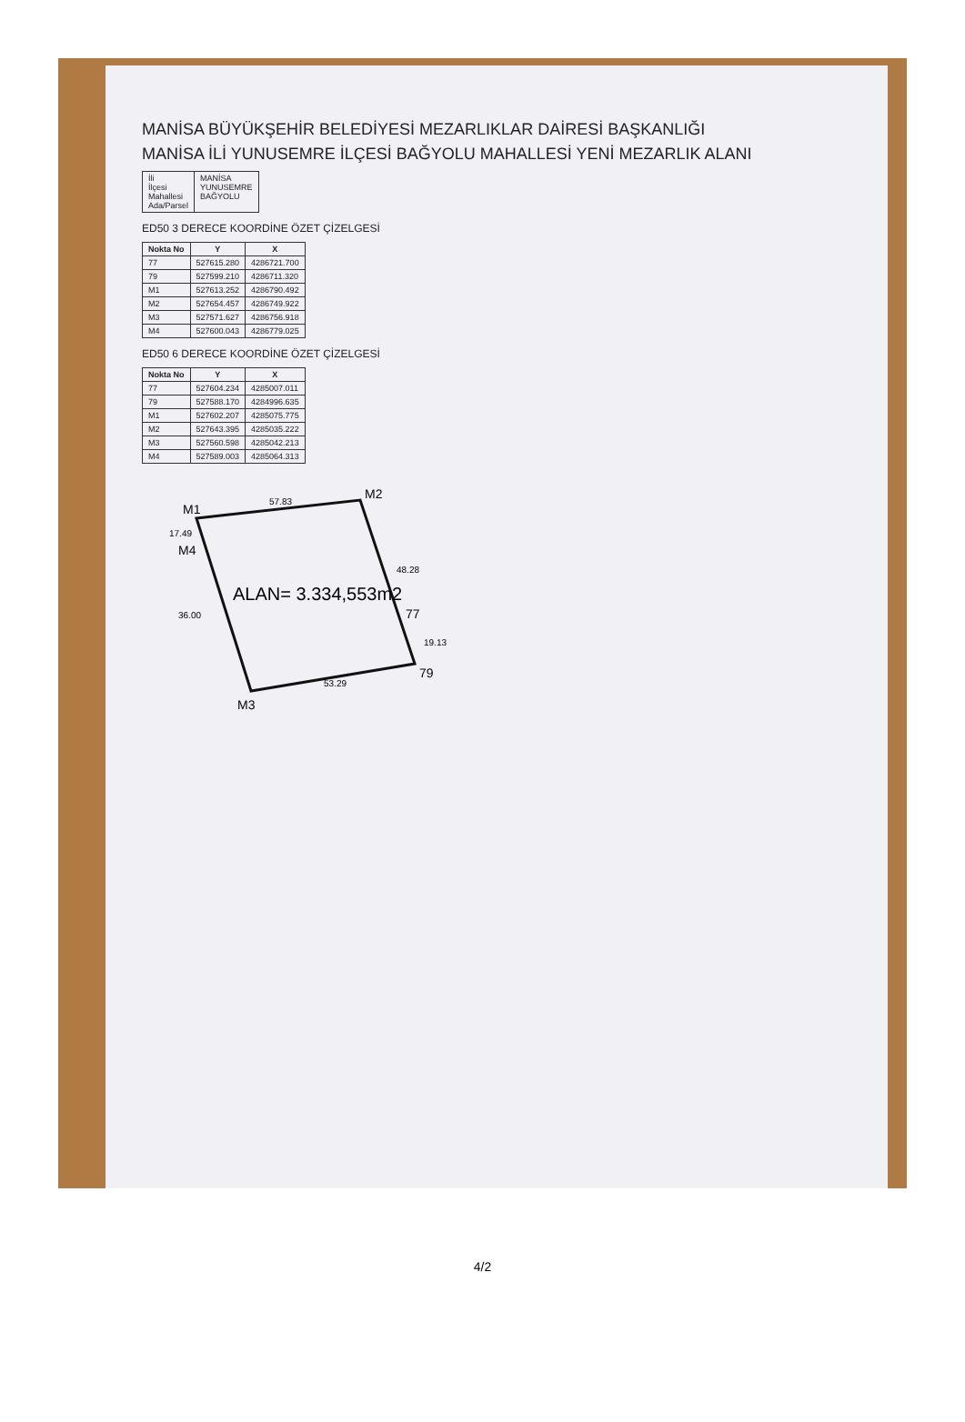MANİSA BÜYÜKŞEHİR BELEDİYESİ MEZARLIKLAR DAİRESİ BAŞKANLIĞI
MANİSA İLİ YUNUSEMRE İLÇESİ BAĞYOLU MAHALLESİ YENİ MEZARLIK ALANI
| İli İlçesi Mahallesi Ada/Parsel | MANİSA YUNUSEMRE BAĞYOLU |
ED50 3 DERECE KOORDİNE ÖZET ÇİZELGESİ
| Nokta No | Y | X |
| --- | --- | --- |
| 77 | 527615.280 | 4286721.700 |
| 79 | 527599.210 | 4286711.320 |
| M1 | 527613.252 | 4286790.492 |
| M2 | 527654.457 | 4286749.922 |
| M3 | 527571.627 | 4286756.918 |
| M4 | 527600.043 | 4286779.025 |
ED50 6 DERECE KOORDİNE ÖZET ÇİZELGESİ
| Nokta No | Y | X |
| --- | --- | --- |
| 77 | 527604.234 | 4285007.011 |
| 79 | 527588.170 | 4284996.635 |
| M1 | 527602.207 | 4285075.775 |
| M2 | 527643.395 | 4285035.222 |
| M3 | 527560.598 | 4285042.213 |
| M4 | 527589.003 | 4285064.313 |
M1
M2
M3
M4
77
79
57.83
48.28
53.29
36.00
17.49
19.13
ALAN= 3.334,553m2
4/2